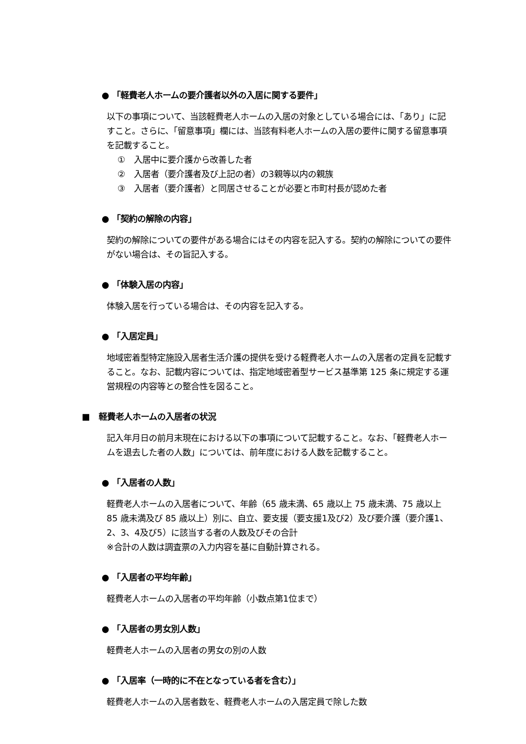● 「軽費老人ホームの要介護者以外の入居に関する要件」
以下の事項について、当該軽費老人ホームの入居の対象としている場合には、「あり」に記すこと。さらに、「留意事項」欄には、当該有料老人ホームの入居の要件に関する留意事項を記載すること。
①　入居中に要介護から改善した者
②　入居者（要介護者及び上記の者）の3親等以内の親族
③　入居者（要介護者）と同居させることが必要と市町村長が認めた者
● 「契約の解除の内容」
契約の解除についての要件がある場合にはその内容を記入する。契約の解除についての要件がない場合は、その旨記入する。
● 「体験入居の内容」
体験入居を行っている場合は、その内容を記入する。
● 「入居定員」
地域密着型特定施設入居者生活介護の提供を受ける軽費老人ホームの入居者の定員を記載すること。なお、記載内容については、指定地域密着型サービス基準第 125 条に規定する運営規程の内容等との整合性を図ること。
■　軽費老人ホームの入居者の状況
記入年月日の前月末現在における以下の事項について記載すること。なお、「軽費老人ホームを退去した者の人数」については、前年度における人数を記載すること。
● 「入居者の人数」
軽費老人ホームの入居者について、年齢（65 歳未満、65 歳以上 75 歳未満、75 歳以上 85 歳未満及び 85 歳以上）別に、自立、要支援（要支援1及び2）及び要介護（要介護1、2、3、4及び5）に該当する者の人数及びその合計
※合計の人数は調査票の入力内容を基に自動計算される。
● 「入居者の平均年齢」
軽費老人ホームの入居者の平均年齢（小数点第1位まで）
● 「入居者の男女別人数」
軽費老人ホームの入居者の男女の別の人数
● 「入居率（一時的に不在となっている者を含む）」
軽費老人ホームの入居者数を、軽費老人ホームの入居定員で除した数